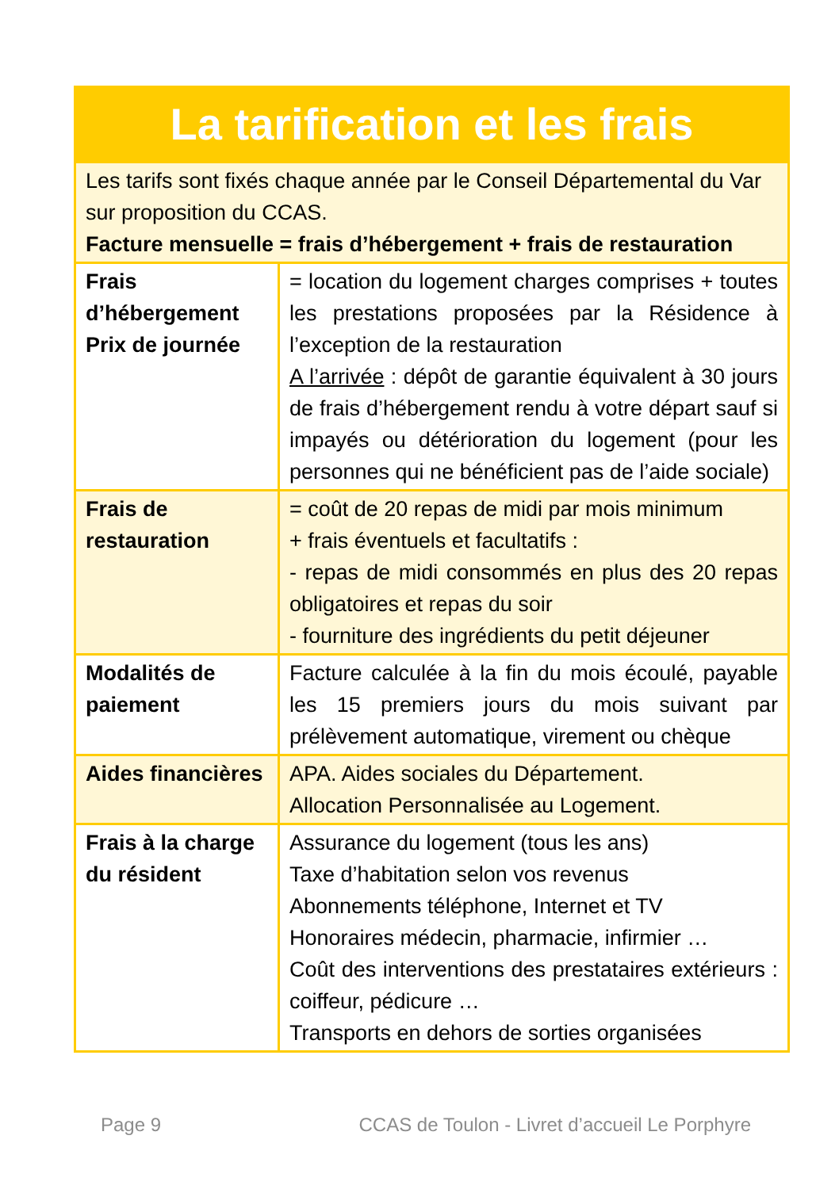| La tarification et les frais | |
| --- | --- |
| Les tarifs sont fixés chaque année par le Conseil Départemental du Var sur proposition du CCAS. Facture mensuelle = frais d’hébergement + frais de restauration | |
| Frais d’hébergement Prix de journée | = location du logement charges comprises + toutes les prestations proposées par la Résidence à l’exception de la restauration A l’arrivée : dépôt de garantie équivalent à 30 jours de frais d’hébergement rendu à votre départ sauf si impayés ou détérioration du logement (pour les personnes qui ne bénéficient pas de l’aide sociale) |
| Frais de restauration | = coût de 20 repas de midi par mois minimum + frais éventuels et facultatifs : - repas de midi consommés en plus des 20 repas obligatoires et repas du soir - fourniture des ingrédients du petit déjeuner |
| Modalités de paiement | Facture calculée à la fin du mois écoulé, payable les 15 premiers jours du mois suivant par prélèvement automatique, virement ou chèque |
| Aides financières | APA. Aides sociales du Département. Allocation Personnalisée au Logement. |
| Frais à la charge du résident | Assurance du logement (tous les ans) Taxe d’habitation selon vos revenus Abonnements téléphone, Internet et TV Honoraires médecin, pharmacie, infirmier … Coût des interventions des prestataires extérieurs : coiffeur, pédicure … Transports en dehors de sorties organisées |
Page 9 CCAS de Toulon - Livret d’accueil Le Porphyre